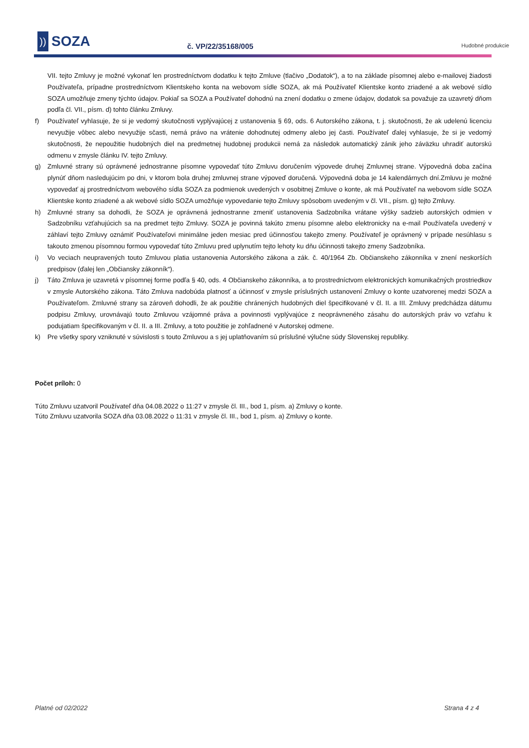))
SOZA
č. VP/22/35168/005
Hudobné produkcie
VII. tejto Zmluvy je možné vykonať len prostredníctvom dodatku k tejto Zmluve (tlačivo „Dodatok“), a to na základe písomnej alebo e-mailovej žiadosti Používateľa, prípadne prostredníctvom Klientskeho konta na webovom sídle SOZA, ak má Používateľ Klientske konto zriadené a ak webové sídlo SOZA umožňuje zmeny týchto údajov. Pokiaľ sa SOZA a Používateľ dohodnú na znení dodatku o zmene údajov, dodatok sa považuje za uzavretý dňom podľa čl. VII., písm. d) tohto článku Zmluvy.
f) Používateľ vyhlasuje, že si je vedomý skutočnosti vyplývajúcej z ustanovenia § 69, ods. 6 Autorského zákona, t. j. skutočnosti, že ak udelenú licenciu nevyužije vôbec alebo nevyužije sčasti, nemá právo na vrátenie dohodnutej odmeny alebo jej časti. Používateľ ďalej vyhlasuje, že si je vedomý skutočnosti, že nepoužitie hudobných diel na predmetnej hudobnej produkcii nemá za následok automatický zánik jeho záväzku uhradiť autorskú odmenu v zmysle článku IV. tejto Zmluvy.
g) Zmluvné strany sú oprávnené jednostranne písomne vypovedať túto Zmluvu doručením výpovede druhej Zmluvnej strane. Výpovedná doba začína plynúť dňom nasledujúcim po dni, v ktorom bola druhej zmluvnej strane výpoveď doručená. Výpovedná doba je 14 kalendárnych dní.Zmluvu je možné vypovedať aj prostredníctvom webového sídla SOZA za podmienok uvedených v osobitnej Zmluve o konte, ak má Používateľ na webovom sídle SOZA Klientske konto zriadené a ak webové sídlo SOZA umožňuje vypovedanie tejto Zmluvy spôsobom uvedeným v čl. VII., písm. g) tejto Zmluvy.
h) Zmluvné strany sa dohodli, že SOZA je oprávnená jednostranne zmeniť ustanovenia Sadzobníka vrátane výšky sadzieb autorských odmien v Sadzobníku vzťahujúcich sa na predmet tejto Zmluvy. SOZA je povinná takúto zmenu písomne alebo elektronicky na e-mail Používateľa uvedený v záhlaví tejto Zmluvy oznámiť Používateľovi minimálne jeden mesiac pred účinnosťou takejto zmeny. Používateľ je oprávnený v prípade nesúhlasu s takouto zmenou písomnou formou vypovedať túto Zmluvu pred uplynutím tejto lehoty ku dňu účinnosti takejto zmeny Sadzobníka.
i) Vo veciach neupravených touto Zmluvou platia ustanovenia Autorského zákona a zák. č. 40/1964 Zb. Občianskeho zákonníka v znení neskorších predpisov (ďalej len „Občiansky zákonník“).
j) Táto Zmluva je uzavretá v písomnej forme podľa § 40, ods. 4 Občianskeho zákonníka, a to prostredníctvom elektronických komunikačných prostriedkov v zmysle Autorského zákona. Táto Zmluva nadobúda platnosť a účinnosť v zmysle príslušných ustanovení Zmluvy o konte uzatvorenej medzi SOZA a Používateľom. Zmluvné strany sa zároveň dohodli, že ak použitie chránených hudobných diel špecifikované v čl. II. a III. Zmluvy predchádza dátumu podpisu Zmluvy, urovnávajú touto Zmluvou vzájomné práva a povinnosti vyplývajúce z neoprávneného zásahu do autorských práv vo vzťahu k podujatiam špecifikovaným v čl. II. a III. Zmluvy, a toto použitie je zohľadnené v Autorskej odmene.
k) Pre všetky spory vzniknuté v súvislosti s touto Zmluvou a s jej uplatňovaním sú príslušné výlučne súdy Slovenskej republiky.
Počet príloh: 0
Túto Zmluvu uzatvoril Používateľ dňa 04.08.2022 o 11:27 v zmysle čl. III., bod 1, písm. a) Zmluvy o konte.
Túto Zmluvu uzatvorila SOZA dňa 03.08.2022 o 11:31 v zmysle čl. III., bod 1, písm. a) Zmluvy o konte.
Platné od 02/2022 Strana 4 z 4